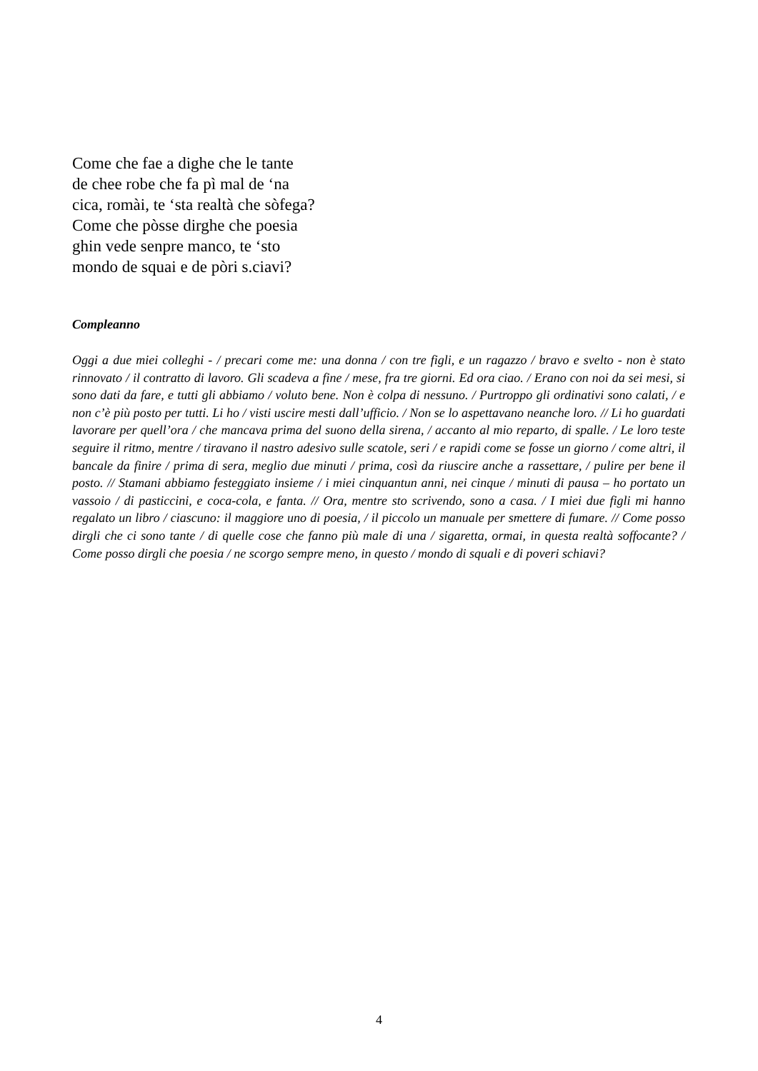Come che fae a dighe che le tante
de chee robe che fa pì mal de ‘na
cica, romài, te ‘sta realtà che sòfega?
Come che pòsse dirghe che poesia
ghin vede senpre manco, te ‘sto
mondo de squai e de pòri s.ciavi?
Compleanno
Oggi a due miei colleghi - / precari come me: una donna / con tre figli, e un ragazzo / bravo e svelto - non è stato rinnovato / il contratto di lavoro. Gli scadeva a fine / mese, fra tre giorni. Ed ora ciao. / Erano con noi da sei mesi, si sono dati da fare, e tutti gli abbiamo / voluto bene. Non è colpa di nessuno. / Purtroppo gli ordinativi sono calati, / e non c’è più posto per tutti. Li ho / visti uscire mesti dall’ufficio. / Non se lo aspettavano neanche loro. // Li ho guardati lavorare per quell’ora / che mancava prima del suono della sirena, / accanto al mio reparto, di spalle. / Le loro teste seguire il ritmo, mentre / tiravano il nastro adesivo sulle scatole, seri / e rapidi come se fosse un giorno / come altri, il bancale da finire / prima di sera, meglio due minuti / prima, così da riuscire anche a rassettare, / pulire per bene il posto. // Stamani abbiamo festeggiato insieme / i miei cinquantun anni, nei cinque / minuti di pausa – ho portato un vassoio / di pasticcini, e coca-cola, e fanta. // Ora, mentre sto scrivendo, sono a casa. / I miei due figli mi hanno regalato un libro / ciascuno: il maggiore uno di poesia, / il piccolo un manuale per smettere di fumare. // Come posso dirgli che ci sono tante / di quelle cose che fanno più male di una / sigaretta, ormai, in questa realtà soffocante? / Come posso dirgli che poesia / ne scorgo sempre meno, in questo / mondo di squali e di poveri schiavi?
4